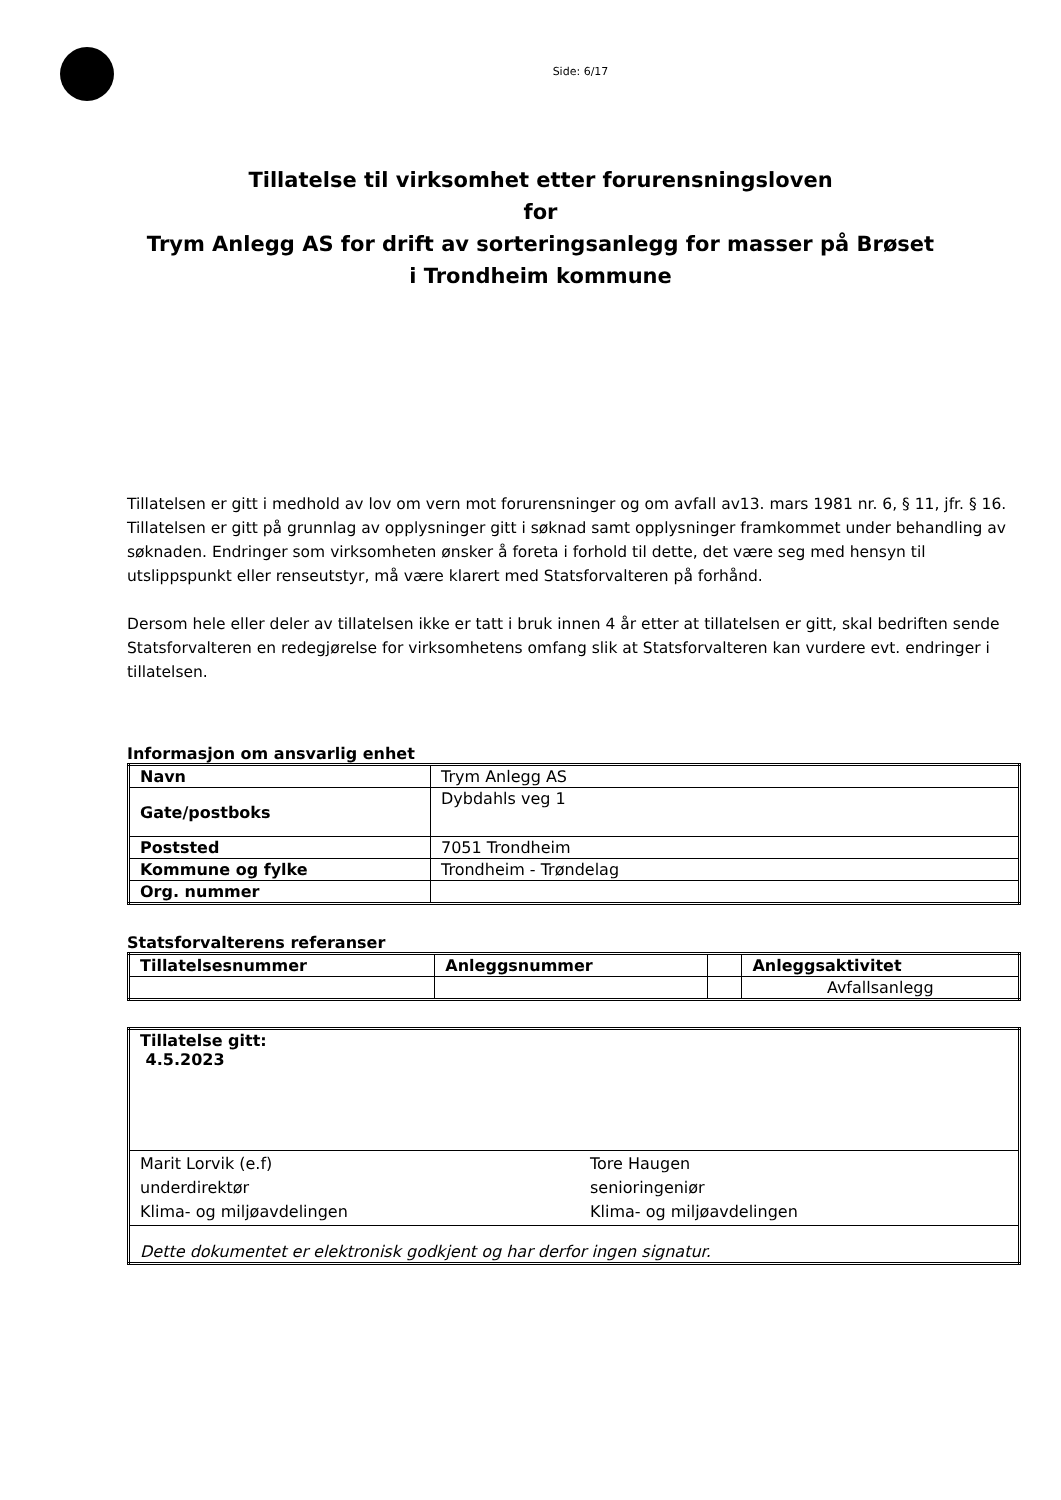Side: 6/17
Tillatelse til virksomhet etter forurensningsloven
for
Trym Anlegg AS for drift av sorteringsanlegg for masser på Brøset i Trondheim kommune
Tillatelsen er gitt i medhold av lov om vern mot forurensninger og om avfall av13. mars 1981 nr. 6, § 11, jfr. § 16. Tillatelsen er gitt på grunnlag av opplysninger gitt i søknad samt opplysninger framkommet under behandling av søknaden. Endringer som virksomheten ønsker å foreta i forhold til dette, det være seg med hensyn til utslippspunkt eller renseutstyr, må være klarert med Statsforvalteren på forhånd.
Dersom hele eller deler av tillatelsen ikke er tatt i bruk innen 4 år etter at tillatelsen er gitt, skal bedriften sende Statsforvalteren en redegjørelse for virksomhetens omfang slik at Statsforvalteren kan vurdere evt. endringer i tillatelsen.
Informasjon om ansvarlig enhet
| Navn | Trym Anlegg AS |
| Gate/postboks | Dybdahls veg 1 |
| Poststed | 7051 Trondheim |
| Kommune og fylke | Trondheim - Trøndelag |
| Org. nummer | |
Statsforvalterens referanser
| Tillatelsesnummer | Anleggsnummer | | Anleggsaktivitet |
| --- | --- | --- | --- |
| | | | Avfallsanlegg |
| Tillatelse gitt: 4.5.2023 | |
| Marit Lorvik (e.f) underdirektør Klima- og miljøavdelingen | Tore Haugen senioringeniør Klima- og miljøavdelingen |
| Dette dokumentet er elektronisk godkjent og har derfor ingen signatur. | |